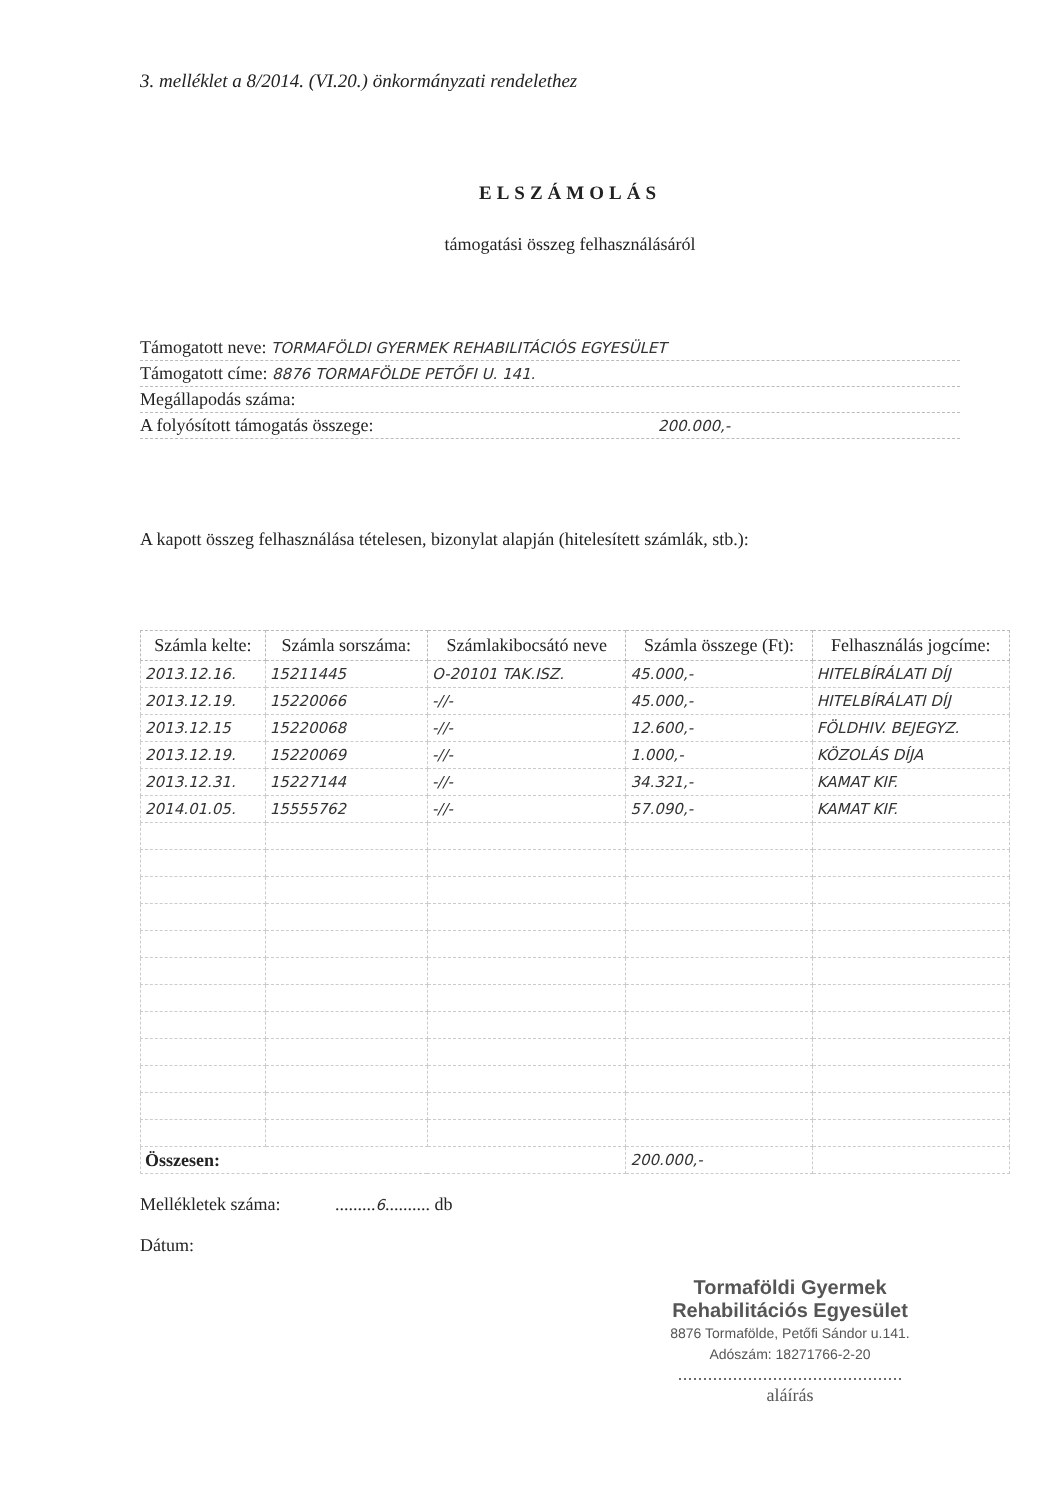3. melléklet a 8/2014. (VI.20.) önkormányzati rendelethez
ELSZÁMOLÁS
támogatási összeg felhasználásáról
| Támogatott neve: TORMAFÖLDI GYERMEK REHABILITÁCIÓS EGYESÜLET |
| Támogatott címe: 8876 TORMAFÖLDE PETŐFI U. 141. |
| Megállapodás száma: |
| A folyósított támogatás összege: 200.000,- |
A kapott összeg felhasználása tételesen, bizonylat alapján (hitelesített számlák, stb.):
| Számla kelte: | Számla sorszáma: | Számlakibocsátó neve | Számla összege (Ft): | Felhasználás jogcíme: |
| --- | --- | --- | --- | --- |
| 2013.12.16. | 15211445 | O-20101 TAK.ISZ. | 45.000,- | HITELBÍRÁLATI DÍJ |
| 2013.12.19. | 15220066 | -//- | 45.000,- | HITELBÍRÁLATI DÍJ |
| 2013.12.15 | 15220068 | -//- | 12.600,- | FÖLDHIV. BEJEGYZ. |
| 2013.12.19. | 15220069 | -//- | 1.000,- | KÖZOLÁS DÍJA |
| 2013.12.31. | 15227144 | -//- | 34.321,- | KAMAT KIF. |
| 2014.01.05. | 15555762 | -//- | 57.090,- | KAMAT KIF. |
| Összesen: | | | 200.000,- | |
Mellékletek száma: .........6.......... db
Dátum:
Tormaföldi Gyermek
Rehabilitációs Egyesület
8876 Tormafölde, Petőfi Sándor u.141.
Adószám: 18271766-2-20
.............................................
aláírás